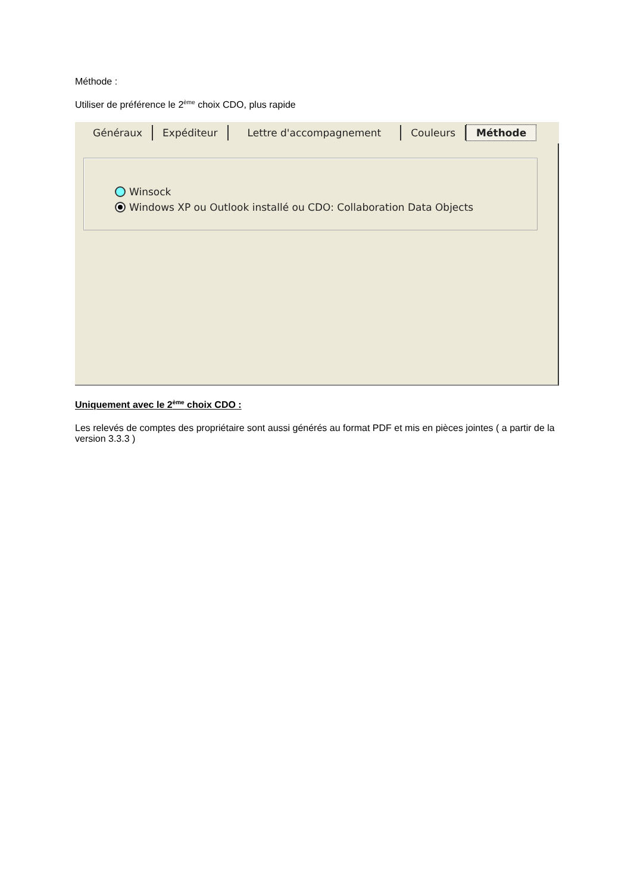Méthode :
Utiliser de préférence le 2<sup>ème</sup> choix CDO, plus rapide
Généraux Expéditeur Lettre d'accompagnement Couleurs Méthode
Winsock
Windows XP ou Outlook installé ou CDO: Collaboration Data Objects
Uniquement avec le 2<sup>ème</sup> choix CDO :
Les relevés de comptes des propriétaire sont aussi générés au format PDF et mis en pièces jointes ( a partir de la version 3.3.3 )